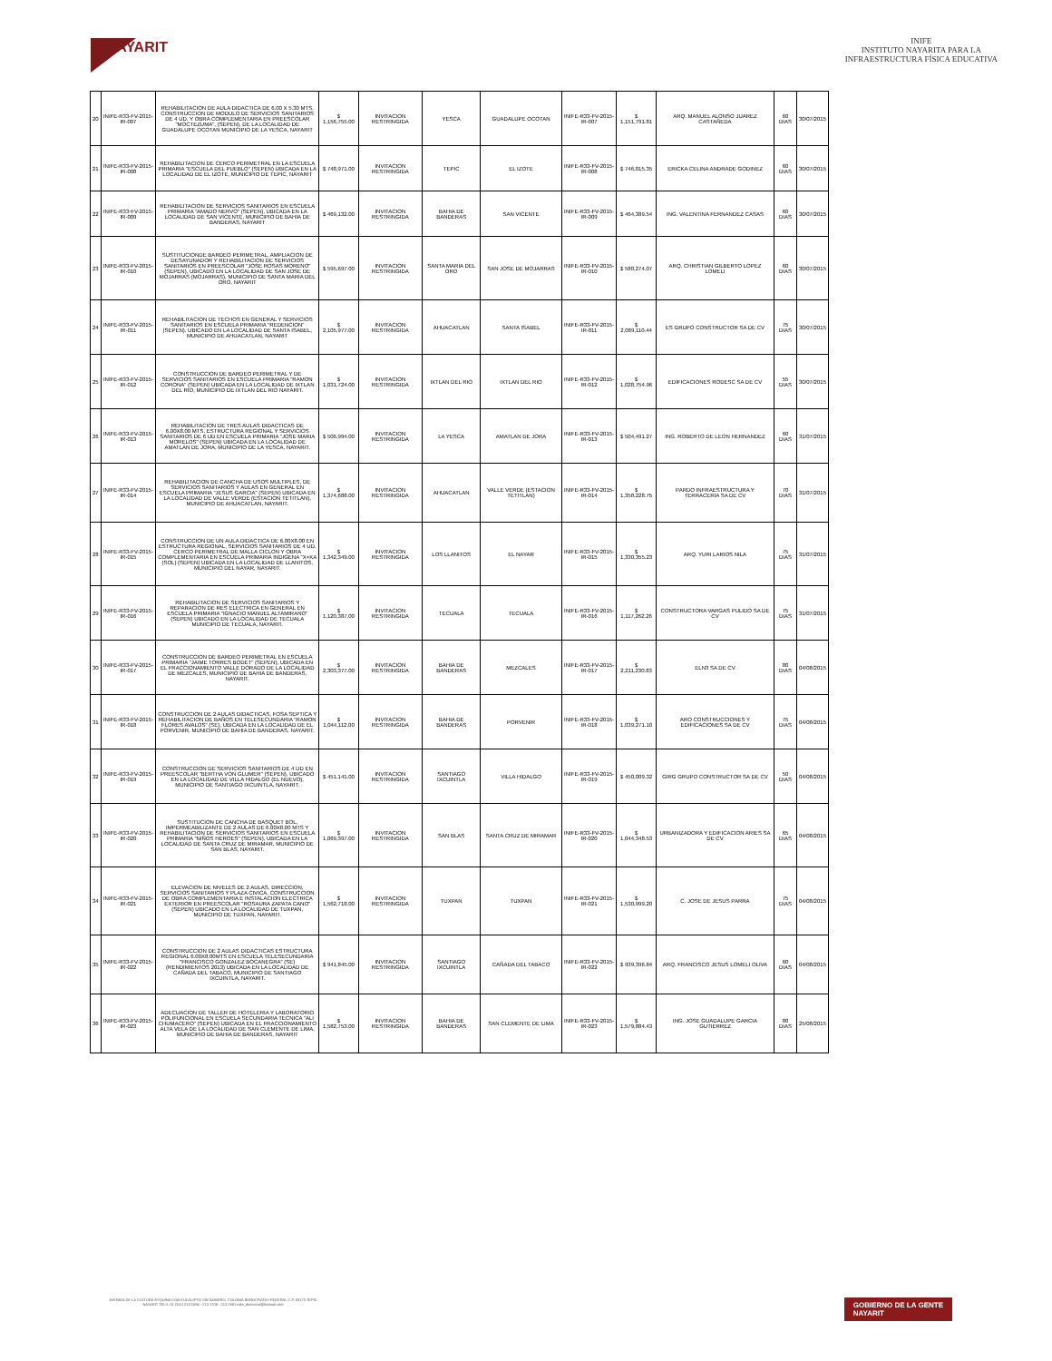◆ NAYARIT
INIFE
INSTITUTO NAYARITA PARA LA
INFRAESTRUCTURA FÍSICA EDUCATIVA
| 20 | INIFE-R33-FV-2015-IR-007 | REHABILITACION DE AULA DIDACTICA DE 6.00 X 5.30 MTS. CONSTRUCCION DE MODULO DE SERVICIOS SANITARIOS DE 4 UD. Y OBRA COMPLEMENTARIA EN PREESCOLAR "MOCTEZUMA", (SEPEN), DE LA LOCALIDAD DE GUADALUPE OCOTAN MUNICIPIO DE LA YESCA, NAYARIT | $ 1,156,755.00 | INVITACION RESTRINGIDA | YESCA | GUADALUPE OCOTAN | INIFE-R33-FV-2015-IR-007 | $ 1,151,791.81 | ARQ. MANUEL ALONSO JUAREZ CASTAÑEDA | 60 DIAS | 30/07/2015 |
| 21 | INIFE-R33-FV-2015-IR-008 | REHABILITACION DE CERCO PERIMETRAL EN LA ESCUELA PRIMARIA "ESCUELA DEL PUEBLO" (SEPEN) UBICADA EN LA LOCALIDAD DE EL IZOTE, MUNICIPIO DE TEPIC, NAYARIT | $ 748,971.00 | INVITACION RESTRINGIDA | TEPIC | EL IZOTE | INIFE-R33-FV-2015-IR-008 | $ 746,015.35 | ERICKA CELINA ANDRADE GODINEZ | 60 DIAS | 30/07/2015 |
| 22 | INIFE-R33-FV-2015-IR-009 | REHABILITACION DE SERVICIOS SANITARIOS EN ESCUELA PRIMARIA "AMADO NERVO" (SEPEN), UBICADA EN LA LOCALIDAD DE SAN VICENTE, MUNICIPIO DE BAHIA DE BANDERAS, NAYARIT | $ 469,132.00 | INVITACION RESTRINGIDA | BAHIA DE BANDERAS | SAN VICENTE | INIFE-R33-FV-2015-IR-009 | $ 464,389.54 | ING. VALENTINA FERNANDEZ CASAS | 60 DIAS | 30/07/2015 |
| 23 | INIFE-R33-FV-2015-IR-010 | SUSTITUCIONDE BARDEO PERIMETRAL, AMPLIACION DE DESAYUNADOR Y REHABILITACION DE SERVICIOS SANITARIOS EN PREESCOLAR "JOSE ROSAS MORENO" (SEPEN), UBICADO EN LA LOCALIDAD DE SAN JOSE DE MOJARRAS (MOJARRAS), MUNICIPIO DE SANTA MARIA DEL ORO, NAYARIT | $ 595,697.00 | INVITACION RESTRINGIDA | SANTA MARIA DEL ORO | SAN JOSE DE MOJARRAS | INIFE-R33-FV-2015-IR-010 | $ 588,274.07 | ARQ. CHRISTIAN GILBERTO LOPEZ LOMELI | 60 DIAS | 30/07/2015 |
| 24 | INIFE-R33-FV-2015-IR-011 | REHABILITACION DE TECHOS EN GENERAL Y SERVICIOS SANITARIOS EN ESCUELA PRIMARIA "REDENCION" (SEPEN), UBICADO EN LA LOCALIDAD DE SANTA ISABEL, MUNICIPIO DE AHUACATLAN, NAYARIT | $ 2,105,977.00 | INVITACION RESTRINGIDA | AHUACATLAN | SANTA ISABEL | INIFE-R33-FV-2015-IR-011 | $ 2,089,110.44 | ES GRUPO CONSTRUCTOR SA DE CV | 75 DIAS | 30/07/2015 |
| 25 | INIFE-R33-FV-2015-IR-012 | CONSTRUCCION DE BARDEO PERIMETRAL Y DE SERVICIOS SANITARIOS EN ESCUELA PRIMARIA "RAMON CORONA" (SEPEN) UBICADA EN LA LOCALIDAD DE IXTLAN DEL RIO, MUNICIPIO DE IXTLAN DEL RIO NAYARIT. | $ 1,031,724.00 | INVITACION RESTRINGIDA | IXTLAN DEL RIO | IXTLAN DEL RIO | INIFE-R33-FV-2015-IR-012 | $ 1,028,754.96 | EDIFICACIONES RODESC SA DE CV | 55 DIAS | 30/07/2015 |
| 26 | INIFE-R33-FV-2015-IR-013 | REHABILITACION DE TRES AULAS DIDACTICAS DE 6.00X8.00 MTS. ESTRUCTURA REGIONAL Y SERVICIOS SANITARIOS DE 6 UD EN ESCUELA PRIMARIA "JOSE MARIA MORELOS" (SEPEN) UBICADA EN LA LOCALIDAD DE AMATLAN DE JORA, MUNICIPIO DE LA YESCA, NAYARIT. | $ 506,994.00 | INVITACION RESTRINGIDA | LA YESCA | AMATLAN DE JORA | INIFE-R33-FV-2015-IR-013 | $ 504,491.27 | ING. ROBERTO DE LEON HERNANDEZ | 60 DIAS | 31/07/2015 |
| 27 | INIFE-R33-FV-2015-IR-014 | REHABILITACION DE CANCHA DE USOS MULTIPLES, DE SERVICIOS SANITARIOS Y AULAS EN GENERAL EN ESCUELA PRIMARIA "JESUS GARCIA" (SEPEN) UBICADA EN LA LOCALIDAD DE VALLE VERDE (ESTACION TETITLAN), MUNICIPIO DE AHUACATLAN, NAYARIT. | $ 1,374,688.00 | INVITACION RESTRINGIDA | AHUACATLAN | VALLE VERDE (ESTACION TETITLAN) | INIFE-R33-FV-2015-IR-014 | $ 1,358,228.75 | PARDO INFRAESTRUCTURA Y TERRACERIA SA DE CV | 70 DIAS | 31/07/2015 |
| 28 | INIFE-R33-FV-2015-IR-015 | CONSTRUCCION DE UN AULA DIDACTICA DE 6.00X8.00 EN ESTRUCTURA REGIONAL, SERVICIOS SANITARIOS DE 4 UD. CERCO PERIMETRAL DE MALLA CICLON Y OBRA COMPLEMENTARIA EN ESCUELA PRIMARIA INDIGENA "X+KA (SOL) (SEPEN) UBICADA EN LA LOCALIDAD DE LLANITOS, MUNICIPIO DEL NAYAR, NAYARIT. | $ 1,342,349.00 | INVITACION RESTRINGIDA | LOS LLANITOS | EL NAYAR | INIFE-R33-FV-2015-IR-015 | $ 1,330,355.23 | ARQ. YURI LARIOS NILA | 75 DIAS | 31/07/2015 |
| 29 | INIFE-R33-FV-2015-IR-016 | REHABILITACION DE SERVICIOS SANITARIOS Y REPARACION DE RES ELECTRICA EN GENERAL EN ESCUELA PRIMARIA "IGNACIO MANUEL ALTAMIRANO" (SEPEN) UBICADO EN LA LOCALIDAD DE TECUALA MUNICIPIO DE TECUALA, NAYARIT. | $ 1,120,387.00 | INVITACION RESTRINGIDA | TECUALA | TECUALA | INIFE-R33-FV-2015-IR-016 | $ 1,117,262.26 | CONSTRUCTORA VARGAS PULIDO SA DE CV | 75 DIAS | 31/07/2015 |
| 30 | INIFE-R33-FV-2015-IR-017 | CONSTRUCCION DE BARDEO PERIMETRAL EN ESCUELA PRIMARIA "JAIME TORRES BODET" (SEPEN), UBICADA EN EL FRACCIONAMIENTO VALLE DORADO DE LA LOCALIDAD DE MEZCALES, MUNICIPIO DE BAHIA DE BANDERAS, NAYARIT. | $ 2,303,377.00 | INVITACION RESTRINGIDA | BAHIA DE BANDERAS | MEZCALES | INIFE-R33-FV-2015-IR-017 | $ 2,211,230.83 | ELN3 SA DE CV | 80 DIAS | 04/08/2015 |
| 31 | INIFE-R33-FV-2015-IR-018 | CONSTRUCCION DE 2 AULAS DIDACTICAS, FOSA SEPTICA Y REHABILITACION DE BAÑOS EN TELESECUNDARIA "RAMON FLORES AVALOS" (SE), UBICADA EN LA LOCALIDAD DE EL PORVENIR, MUNICIPIO DE BAHIA DE BANDERAS, NAYARIT. | $ 1,044,112.00 | INVITACION RESTRINGIDA | BAHIA DE BANDERAS | PORVENIR | INIFE-R33-FV-2015-IR-018 | $ 1,039,271.10 | ARO CONSTRUCCIONES Y EDIFICACIONES SA DE CV | 75 DIAS | 04/08/2015 |
| 32 | INIFE-R33-FV-2015-IR-019 | CONSTRUCCION DE SERVICIOS SANITARIOS DE 4 UD EN PREESCOLAR "BERTHA VON GLUMER" (SEPEN), UBICADO EN LA LOCALIDAD DE VILLA HIDALGO (EL NUEVO), MUNICIPIO DE SANTIAGO IXCUINTLA, NAYARIT. | $ 451,141.00 | INVITACION RESTRINGIDA | SANTIAGO IXCUINTLA | VILLA HIDALGO | INIFE-R33-FV-2015-IR-019 | $ 450,009.32 | GIRG GRUPO CONSTRUCTOR SA DE CV | 50 DIAS | 04/08/2015 |
| 33 | INIFE-R33-FV-2015-IR-020 | SUSTITUCION DE CANCHA DE BASQUET BOL, IMPERMEABILIZANTE DE 2 AULAS DE 6.00X8.00 MTS Y REHABILITACION DE SERVICIOS SANITARIOS EN ESCUELA PRIMARIA "NIÑOS HEROES" (SEPEN), UBICADA EN LA LOCALIDAD DE SANTA CRUZ DE MIRAMAR, MUNICIPIO DE SAN BLAS, NAYARIT. | $ 1,069,397.00 | INVITACION RESTRINGIDA | SAN BLAS | SANTA CRUZ DE MIRAMAR | INIFE-R33-FV-2015-IR-020 | $ 1,044,348.53 | URBANIZADORA Y EDIFICACION ARIES SA DE CV | 65 DIAS | 04/08/2015 |
| 34 | INIFE-R33-FV-2015-IR-021 | ELEVACION DE NIVELES DE 2 AULAS, DIRECCION, SERVICIOS SANITARIOS Y PLAZA CIVICA, CONSTRUCCION DE OBRA COMPLEMENTARIA E INSTALACION ELECTRICA EXTERIOR EN PREESCOLAR "ROSAURA ZAPATA CANO" (SEPEN) UBICADO EN LA LOCALIDAD DE TUXPAN, MUNICIPIO DE TUXPAN, NAYARIT. | $ 1,562,718.00 | INVITACION RESTRINGIDA | TUXPAN | TUXPAN | INIFE-R33-FV-2015-IR-021 | $ 1,530,999.20 | C. JOSE DE JESUS PARRA | 75 DIAS | 04/08/2015 |
| 35 | INIFE-R33-FV-2015-IR-022 | CONSTRUCCION DE 2 AULAS DIDACTICAS ESTRUCTURA REGIONAL 6.00X8.00MTS EN ESCUELA TELESECUNDARIA "FRANCISCO GONZALEZ BOCANEGRA" (SE) (RENDIMIENTOS 2013) UBICADA EN LA LOCALIDAD DE CAÑADA DEL TABACO, MUNICIPIO DE SANTIAGO IXCUINTLA, NAYARIT. | $ 941,845.00 | INVITACION RESTRINGIDA | SANTIAGO IXCUINTLA | CAÑADA DEL TABACO | INIFE-R33-FV-2015-IR-022 | $ 939,396.84 | ARQ. FRANCISCO JESUS LOMELI OLIVA | 60 DIAS | 04/08/2015 |
| 36 | INIFE-R33-FV-2015-IR-023 | ADECUACION DE TALLER DE HOTELERIA Y LABORATORIO POLIFUNCIONAL EN ESCUELA SECUNDARIA TECNICA "ALI CHUMACERO" (SEPEN) UBICADA EN EL FRACCIONAMIENTO ALTA VELA DE LA LOCALIDAD DE SAN CLEMENTE DE LIMA, MUNICIPIO DE BAHIA DE BANDERAS, NAYARIT | $ 1,582,753.00 | INVITACION RESTRINGIDA | BAHIA DE BANDERAS | SAN CLEMENTE DE LIMA | INIFE-R33-FV-2015-IR-023 | $ 1,579,884.43 | ING. JOSE GUADALUPE GARCIA GUTIERREZ | 80 DIAS | 25/08/2015 |
AVENIDA DE LA CULTURA ESQUINA CON EUCALIPTO SIN NÚMERO, COLONIA BUROCRATAS FEDERAL C.P. 63170 TEPIC NAYARIT TELS. 01 (311) 213 1596 - 213 1708 - 213 1981 inife_direccion@hotmail.com
GOBIERNO DE LA GENTE
NAYARIT